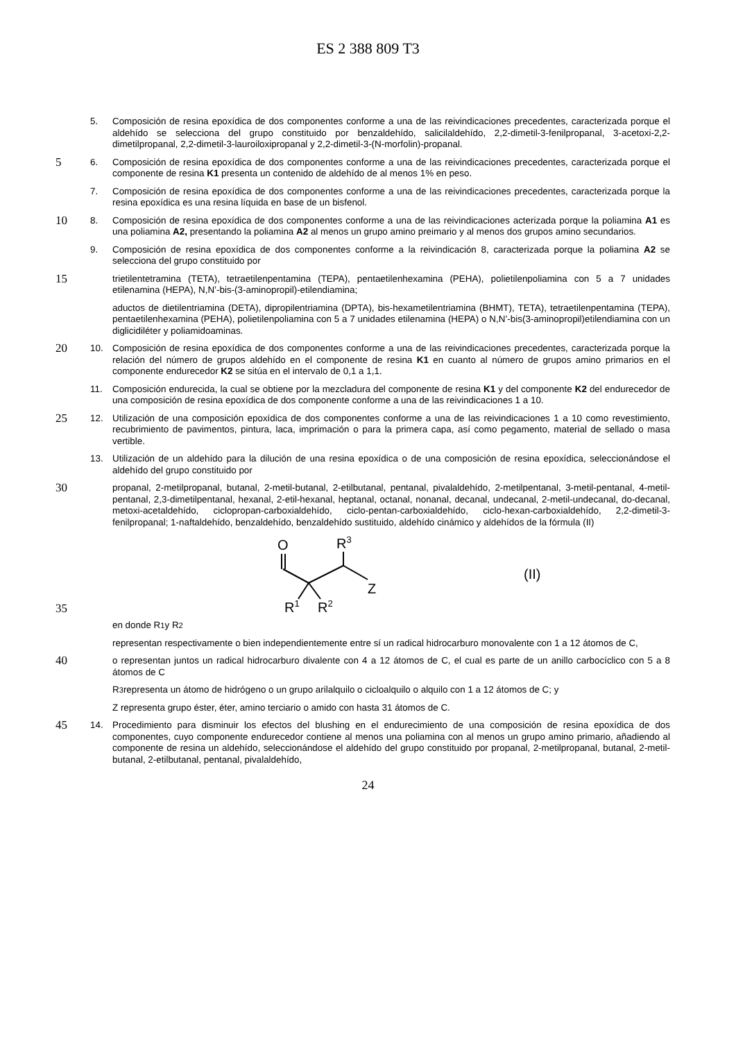ES 2 388 809 T3
5. Composición de resina epoxídica de dos componentes conforme a una de las reivindicaciones precedentes, caracterizada porque el aldehído se selecciona del grupo constituido por benzaldehído, salicilaldehído, 2,2-dimetil-3-fenilpropanal, 3-acetoxi-2,2-dimetilpropanal, 2,2-dimetil-3-lauroiloxipropanal y 2,2-dimetil-3-(N-morfolin)-propanal.
5
6. Composición de resina epoxídica de dos componentes conforme a una de las reivindicaciones precedentes, caracterizada porque el componente de resina K1 presenta un contenido de aldehído de al menos 1% en peso.
7. Composición de resina epoxídica de dos componentes conforme a una de las reivindicaciones precedentes, caracterizada porque la resina epoxídica es una resina líquida en base de un bisfenol.
10
8. Composición de resina epoxídica de dos componentes conforme a una de las reivindicaciones acterizada porque la poliamina A1 es una poliamina A2, presentando la poliamina A2 al menos un grupo amino preimario y al menos dos grupos amino secundarios.
9. Composición de resina epoxídica de dos componentes conforme a la reivindicación 8, caracterizada porque la poliamina A2 se selecciona del grupo constituido por
15
trietilentetramina (TETA), tetraetilenpentamina (TEPA), pentaetilenhexamina (PEHA), polietilenpoliamina con 5 a 7 unidades etilenamina (HEPA), N,N’-bis-(3-aminopropil)-etilendiamina;
aductos de dietilentriamina (DETA), dipropilentriamina (DPTA), bis-hexametilentriamina (BHMT), TETA), tetraetilenpentamina (TEPA), pentaetilenhexamina (PEHA), polietilenpoliamina con 5 a 7 unidades etilenamina (HEPA) o N,N’-bis(3-aminopropil)etilendiamina con un diglicidiléter y poliamidoaminas.
20
10. Composición de resina epoxídica de dos componentes conforme a una de las reivindicaciones precedentes, caracterizada porque la relación del número de grupos aldehído en el componente de resina K1 en cuanto al número de grupos amino primarios en el componente endurecedor K2 se sitúa en el intervalo de 0,1 a 1,1.
11. Composición endurecida, la cual se obtiene por la mezcladura del componente de resina K1 y del componente K2 del endurecedor de una composición de resina epoxídica de dos componente conforme a una de las reivindicaciones 1 a 10.
25
12. Utilización de una composición epoxídica de dos componentes conforme a una de las reivindicaciones 1 a 10 como revestimiento, recubrimiento de pavimentos, pintura, laca, imprimación o para la primera capa, así como pegamento, material de sellado o masa vertible.
13. Utilización de un aldehído para la dilución de una resina epoxídica o de una composición de resina epoxídica, seleccionándose el aldehído del grupo constituido por
30
propanal, 2-metilpropanal, butanal, 2-metil-butanal, 2-etilbutanal, pentanal, pivalaldehído, 2-metilpentanal, 3-metil-pentanal, 4-metil-pentanal, 2,3-dimetilpentanal, hexanal, 2-etil-hexanal, heptanal, octanal, nonanal, decanal, undecanal, 2-metil-undecanal, do-decanal, metoxi-acetaldehído, ciclopropan-carboxialdehído, ciclo-pentan-carboxialdehído, ciclo-hexan-carboxialdehído, 2,2-dimetil-3-fenilpropanal; 1-naftaldehído, benzaldehído, benzaldehído sustituido, aldehído cinámico y aldehídos de la fórmula (II)
35
O
R3
Z
R1
R2
(II)
en donde R<sup>1</sup> y R<sup>2</sup>
representan respectivamente o bien independientemente entre sí un radical hidrocarburo monovalente con 1 a 12 átomos de C,
40
o representan juntos un radical hidrocarburo divalente con 4 a 12 átomos de C, el cual es parte de un anillo carbocíclico con 5 a 8 átomos de C
R<sup>3</sup> representa un átomo de hidrógeno o un grupo arilalquilo o cicloalquilo o alquilo con 1 a 12 átomos de C; y
Z representa grupo éster, éter, amino terciario o amido con hasta 31 átomos de C.
45
14. Procedimiento para disminuir los efectos del blushing en el endurecimiento de una composición de resina epoxídica de dos componentes, cuyo componente endurecedor contiene al menos una poliamina con al menos un grupo amino primario, añadiendo al componente de resina un aldehído, seleccionándose el aldehído del grupo constituido por propanal, 2-metilpropanal, butanal, 2-metil-butanal, 2-etilbutanal, pentanal, pivalaldehído,
24